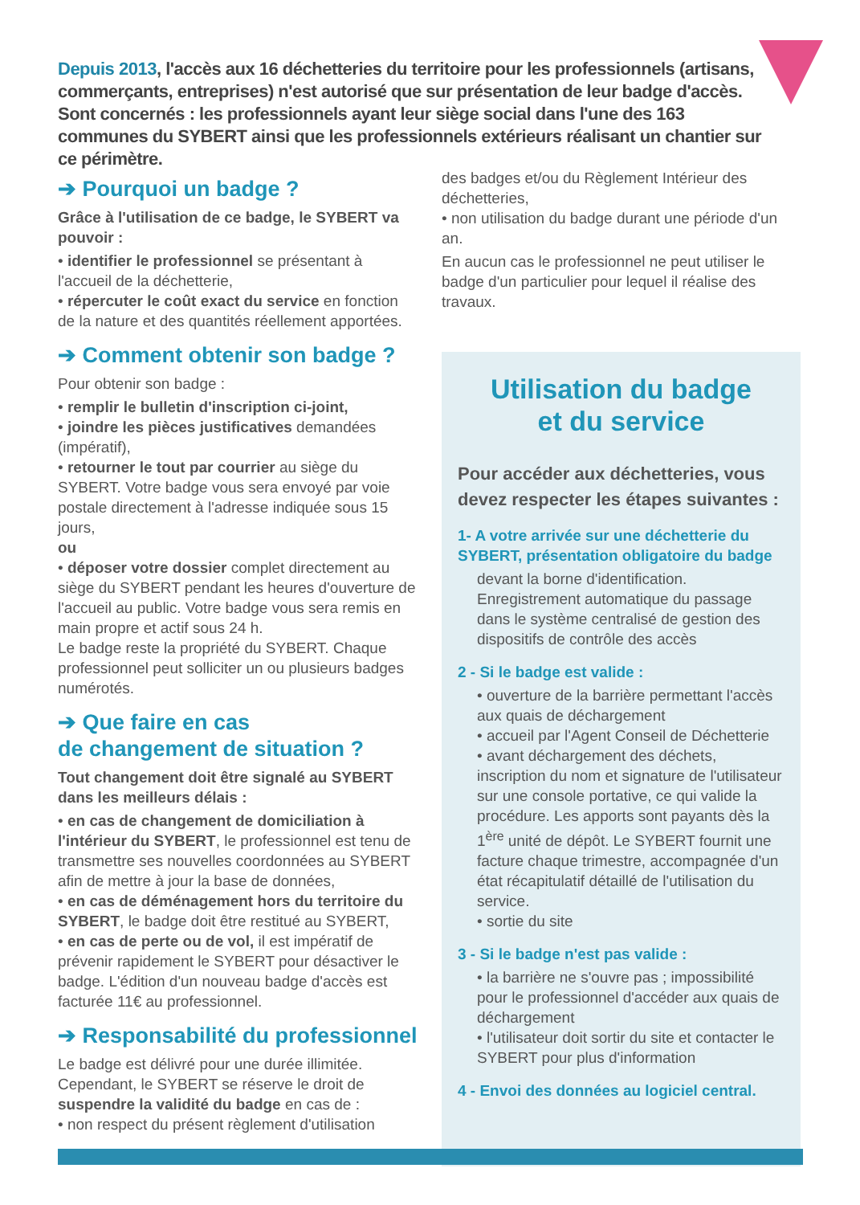Depuis 2013, l'accès aux 16 déchetteries du territoire pour les professionnels (artisans, commerçants, entreprises) n'est autorisé que sur présentation de leur badge d'accès. Sont concernés : les professionnels ayant leur siège social dans l'une des 163 communes du SYBERT ainsi que les professionnels extérieurs réalisant un chantier sur ce périmètre.
➔ Pourquoi un badge ?
Grâce à l'utilisation de ce badge, le SYBERT va pouvoir :
• identifier le professionnel se présentant à l'accueil de la déchetterie,
• répercuter le coût exact du service en fonction de la nature et des quantités réellement apportées.
➔ Comment obtenir son badge ?
Pour obtenir son badge :
• remplir le bulletin d'inscription ci-joint,
• joindre les pièces justificatives demandées (impératif),
• retourner le tout par courrier au siège du SYBERT. Votre badge vous sera envoyé par voie postale directement à l'adresse indiquée sous 15 jours,
ou
• déposer votre dossier complet directement au siège du SYBERT pendant les heures d'ouverture de l'accueil au public. Votre badge vous sera remis en main propre et actif sous 24 h.
Le badge reste la propriété du SYBERT. Chaque professionnel peut solliciter un ou plusieurs badges numérotés.
➔ Que faire en cas
de changement de situation ?
Tout changement doit être signalé au SYBERT dans les meilleurs délais :
• en cas de changement de domiciliation à l'intérieur du SYBERT, le professionnel est tenu de transmettre ses nouvelles coordonnées au SYBERT afin de mettre à jour la base de données,
• en cas de déménagement hors du territoire du SYBERT, le badge doit être restitué au SYBERT,
• en cas de perte ou de vol, il est impératif de prévenir rapidement le SYBERT pour désactiver le badge. L'édition d'un nouveau badge d'accès est facturée 11€ au professionnel.
➔ Responsabilité du professionnel
Le badge est délivré pour une durée illimitée. Cependant, le SYBERT se réserve le droit de suspendre la validité du badge en cas de :
• non respect du présent règlement d'utilisation
des badges et/ou du Règlement Intérieur des déchetteries,
• non utilisation du badge durant une période d'un an.
En aucun cas le professionnel ne peut utiliser le badge d'un particulier pour lequel il réalise des travaux.
Utilisation du badge
et du service
Pour accéder aux déchetteries, vous devez respecter les étapes suivantes :
1- A votre arrivée sur une déchetterie du SYBERT, présentation obligatoire du badge
devant la borne d'identification. Enregistrement automatique du passage dans le système centralisé de gestion des dispositifs de contrôle des accès
2 - Si le badge est valide :
• ouverture de la barrière permettant l'accès aux quais de déchargement
• accueil par l'Agent Conseil de Déchetterie
• avant déchargement des déchets, inscription du nom et signature de l'utilisateur sur une console portative, ce qui valide la procédure. Les apports sont payants dès la 1<sup>ère</sup> unité de dépôt. Le SYBERT fournit une facture chaque trimestre, accompagnée d'un état récapitulatif détaillé de l'utilisation du service.
• sortie du site
3 - Si le badge n'est pas valide :
• la barrière ne s'ouvre pas ; impossibilité pour le professionnel d'accéder aux quais de déchargement
• l'utilisateur doit sortir du site et contacter le SYBERT pour plus d'information
4 - Envoi des données au logiciel central.